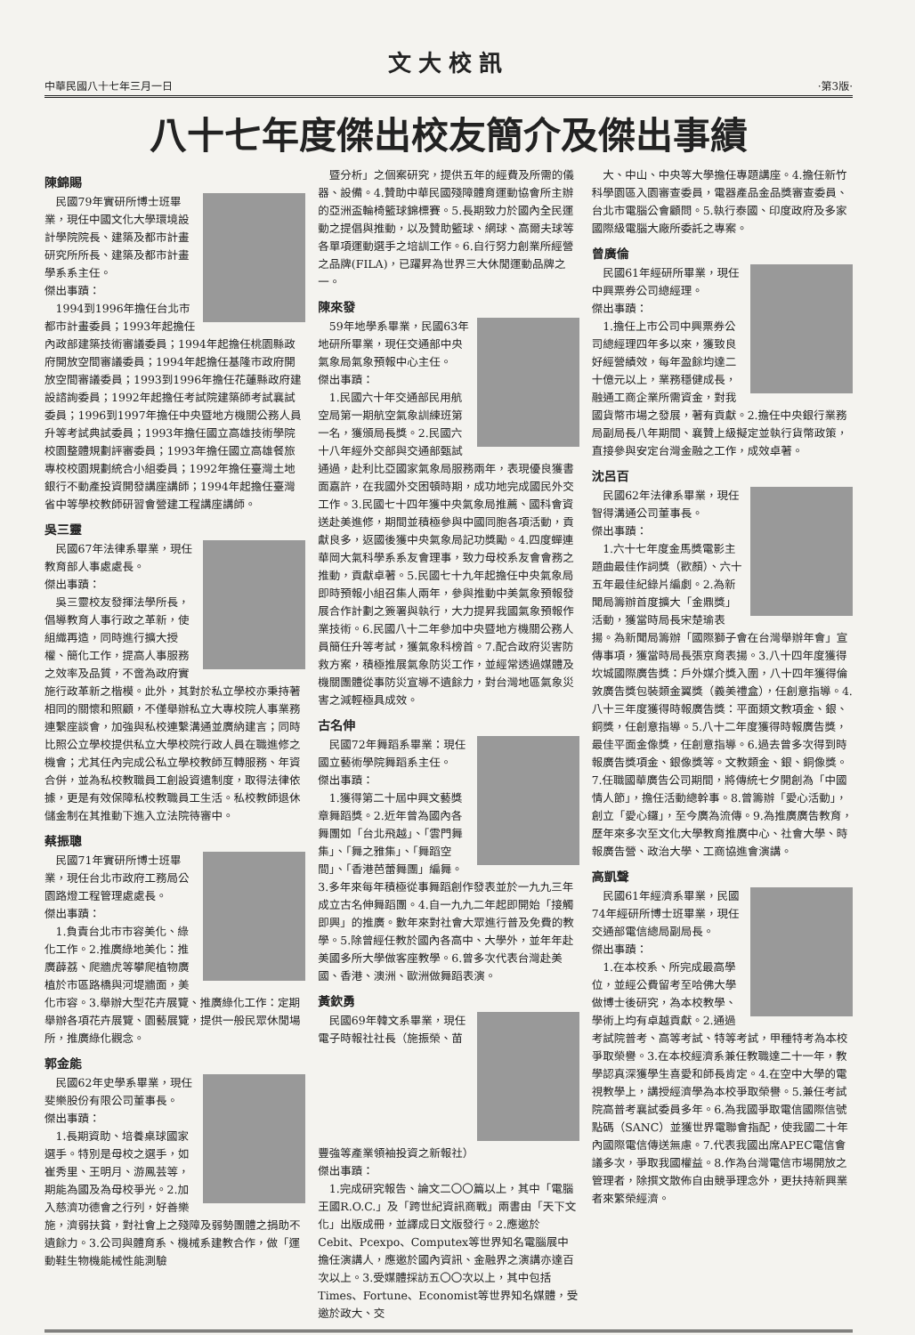文大校訊
中華民國八十七年三月一日 ·第3版·
八十七年度傑出校友簡介及傑出事績
陳錦賜
民國79年實研所博士班畢業，現任中國文化大學環境設計學院院長、建築及都市計畫研究所所長、建築及都市計畫學系系主任。
傑出事蹟：
1994到1996年擔任台北市都市計畫委員；1993年起擔任內政部建築技術審議委員；1994年起擔任桃園縣政府開放空間審議委員；1994年起擔任基隆市政府開放空間審議委員；1993到1996年擔任花蓮縣政府建設諮詢委員；1992年起擔任考試院建築師考試襄試委員；1996到1997年擔任中央暨地方機關公務人員升等考試典試委員；1993年擔任國立高雄技術學院校園整體規劃評審委員；1993年擔任國立高雄餐旅專校校園規劃統合小組委員；1992年擔任臺灣土地銀行不動產投資開發講座講師；1994年起擔任臺灣省中等學校教師研習會營建工程講座講師。
吳三靈
民國67年法律系畢業，現任教育部人事處處長。
傑出事蹟：
吳三靈校友發揮法學所長，倡導教育人事行政之革新，使組織再造，同時進行擴大授權、簡化工作，提高人事服務之效率及品質，不啻為政府實施行政革新之楷模。此外，其對於私立學校亦秉持著相同的關懷和照顧，不僅舉辦私立大專校院人事業務連繫座談會，加強與私校連繫溝通並廣納建言；同時比照公立學校提供私立大學校院行政人員在職進修之機會；尤其任內完成公私立學校教師互轉服務、年資合併，並為私校教職員工創設資遣制度，取得法律依據，更是有效保障私校教職員工生活。私校教師退休儲金制在其推動下進入立法院待審中。
蔡振聰
民國71年實研所博士班畢業，現任台北市政府工務局公園路燈工程管理處處長。
傑出事蹟：
1.負責台北市市容美化、綠化工作。2.推廣綠地美化：推廣薜荔、爬牆虎等攀爬植物廣植於市區路橋與河堤牆面，美化市容。3.舉辦大型花卉展覽、推廣綠化工作：定期舉辦各項花卉展覽、園藝展覽，提供一般民眾休閒場所，推廣綠化觀念。
郭金能
民國62年史學系畢業，現任斐樂股份有限公司董事長。
傑出事蹟：
1.長期資助、培養桌球國家選手。特別是母校之選手，如崔秀里、王明月、游鳳芸等，期能為國及為母校爭光。2.加入慈濟功德會之行列，好善樂施，濟弱扶貧，對社會上之殘障及弱勢團體之捐助不遺餘力。3.公司與體育系、機械系建教合作，做「運動鞋生物機能械性能測驗
暨分析」之個案研究，提供五年的經費及所需的儀器、設備。4.贊助中華民國殘障體育運動協會所主辦的亞洲盃輪椅籃球錦標賽。5.長期致力於國內全民運動之提倡與推動，以及贊助籃球、網球、高爾夫球等各單項運動選手之培訓工作。6.自行努力創業所經營之品牌(FILA)，已躍昇為世界三大休閒運動品牌之一。
陳來發
59年地學系畢業，民國63年地研所畢業，現任交通部中央氣象局氣象預報中心主任。
傑出事蹟：
1.民國六十年交通部民用航空局第一期航空氣象訓練班第一名，獲頒局長獎。2.民國六十八年經外交部與交通部甄試通過，赴利比亞國家氣象局服務兩年，表現優良獲書面嘉許，在我國外交困頓時期，成功地完成國民外交工作。3.民國七十四年獲中央氣象局推薦、國科會資送赴美進修，期間並積極參與中國同胞各項活動，貢獻良多，返國後獲中央氣象局記功獎勵。4.四度蟬連華岡大氣科學系系友會理事，致力母校系友會會務之推動，貢獻卓著。5.民國七十九年起擔任中央氣象局即時預報小組召集人兩年，參與推動中美氣象預報發展合作計劃之簽署與執行，大力提昇我國氣象預報作業技術。6.民國八十二年參加中央暨地方機關公務人員簡任升等考試，獲氣象科榜首。7.配合政府災害防救方案，積極推展氣象防災工作，並經常透過媒體及機關團體從事防災宣導不遺餘力，對台灣地區氣象災害之減輕極具成效。
古名伸
民國72年舞蹈系畢業：現任國立藝術學院舞蹈系主任。
傑出事蹟：
1.獲得第二十屆中興文藝獎章舞蹈獎。2.近年曾為國內各舞團如「台北飛越」、「雲門舞集」、「舞之雅集」、「舞蹈空間」、「香港芭蕾舞團」編舞。3.多年來每年積極從事舞蹈創作發表並於一九九三年成立古名伸舞蹈團。4.自一九九二年起即開始「接觸即興」的推廣。數年來對社會大眾進行普及免費的教學。5.除曾經任教於國內各高中、大學外，並年年赴美國多所大學做客座教學。6.曾多次代表台灣赴美國、香港、澳洲、歐洲做舞蹈表演。
黃欽勇
民國69年韓文系畢業，現任電子時報社社長（施振榮、苗豐強等產業領袖投資之新報社）
傑出事蹟：
1.完成研究報告、論文二〇〇篇以上，其中「電腦王國R.O.C.」及「跨世紀資訊商戰」兩書由「天下文化」出版成冊，並譯成日文版發行。2.應邀於Cebit、Pcexpo、Computex等世界知名電腦展中擔任演講人，應邀於國內資訊、金融界之演講亦達百次以上。3.受媒體採訪五〇〇次以上，其中包括Times、Fortune、Economist等世界知名媒體，受邀於政大、交
大、中山、中央等大學擔任專題講座。4.擔任新竹科學園區入園審查委員，電器產品金品獎審查委員、台北市電腦公會顧問。5.執行泰國、印度政府及多家國際級電腦大廠所委託之專案。
曾廣倫
民國61年經研所畢業，現任中興票券公司總經理。
傑出事蹟：
1.擔任上市公司中興票券公司總經理四年多以來，獲致良好經營績效，每年盈餘均達二十億元以上，業務穩健成長，融通工商企業所需資金，對我國貨幣市場之發展，著有貢獻。2.擔任中央銀行業務局副局長八年期間、襄贊上級擬定並執行貨幣政策，直接參與安定台灣金融之工作，成效卓著。
沈呂百
民國62年法律系畢業，現任智得溝通公司董事長。
傑出事蹟：
1.六十七年度金馬獎電影主題曲最佳作詞獎（歡顏）、六十五年最佳紀錄片編劇。2.為新聞局籌辦首度擴大「金鼎獎」活動，獲當時局長宋楚瑜表揚。為新聞局籌辦「國際獅子會在台灣舉辦年會」宣傳事項，獲當時局長張京育表揚。3.八十四年度獲得坎城國際廣告獎：戶外媒介獎入圍，八十四年獲得倫敦廣告獎包裝類金翼獎（義美禮盒），任創意指導。4.八十三年度獲得時報廣告獎：平面類文教項金、銀、銅獎，任創意指導。5.八十二年度獲得時報廣告獎，最佳平面金像獎，任創意指導。6.過去曾多次得到時報廣告獎項金、銀像獎等。文教類金、銀、銅像獎。7.任職國華廣告公司期間，將傳統七夕開創為「中國情人節」，擔任活動總幹事。8.曾籌辦「愛心活動」，創立「愛心鑼」，至今廣為流傳。9.為推廣廣告教育，歷年來多次至文化大學教育推廣中心、社會大學、時報廣告營、政治大學、工商協進會演講。
高凱聲
民國61年經濟系畢業，民國74年經研所博士班畢業，現任交通部電信總局副局長。
傑出事蹟：
1.在本校系、所完成最高學位，並經公費留考至哈佛大學做博士後研究，為本校教學、學術上均有卓越貢獻。2.通過考試院普考、高等考試、特等考試，甲種特考為本校爭取榮譽。3.在本校經濟系兼任教職達二十一年，教學認真深獲學生喜愛和師長肯定。4.在空中大學的電視教學上，講授經濟學為本校爭取榮譽。5.兼任考試院高普考襄試委員多年。6.為我國爭取電信國際信號點碼（SANC）並獲世界電聯會指配，使我國二十年內國際電信傳送無慮。7.代表我國出席APEC電信會議多次，爭取我國權益。8.作為台灣電信市場開放之管理者，除撰文散佈自由競爭理念外，更扶持新興業者來繁榮經濟。